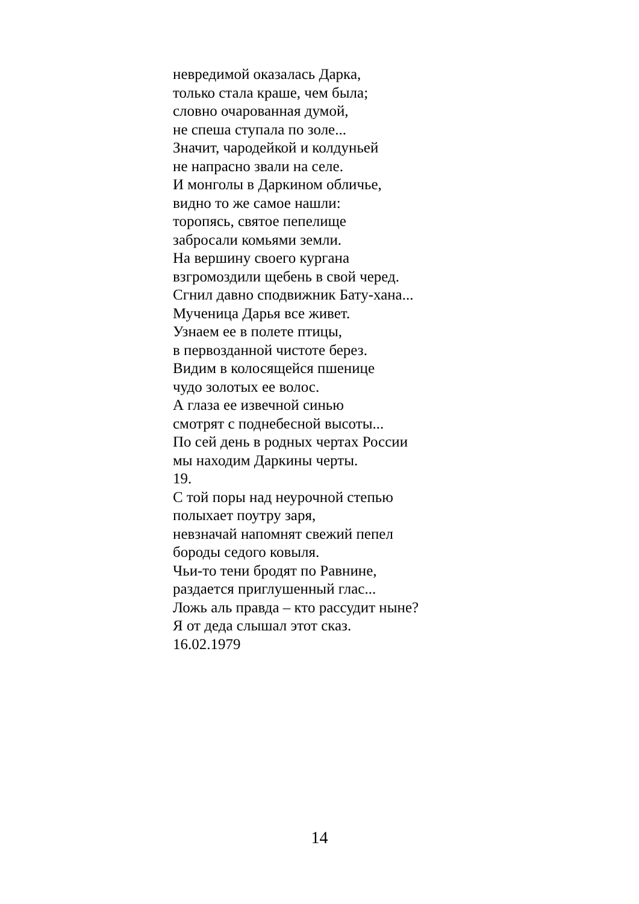невредимой оказалась Дарка,
только стала краше, чем была;
словно очарованная думой,
не спеша ступала по золе...
Значит, чародейкой и колдуньей
не напрасно звали на селе.
И монголы в Даркином обличье,
видно то же самое нашли:
торопясь, святое пепелище
забросали комьями земли.
На вершину своего кургана
взгромоздили щебень в свой черед.
Сгнил давно сподвижник Бату-хана...
Мученица Дарья все живет.
Узнаем ее в полете птицы,
в первозданной чистоте берез.
Видим в колосящейся пшенице
чудо золотых ее волос.
А глаза ее извечной синью
смотрят с поднебесной высоты...
По сей день в родных чертах России
мы находим Даркины черты.
19.
С той поры над неурочной степью
полыхает поутру заря,
невзначай напомнят свежий пепел
бороды седого ковыля.
Чьи-то тени бродят по Равнине,
раздается приглушенный глас...
Ложь аль правда – кто рассудит ныне?
Я от деда слышал этот сказ.
16.02.1979
14